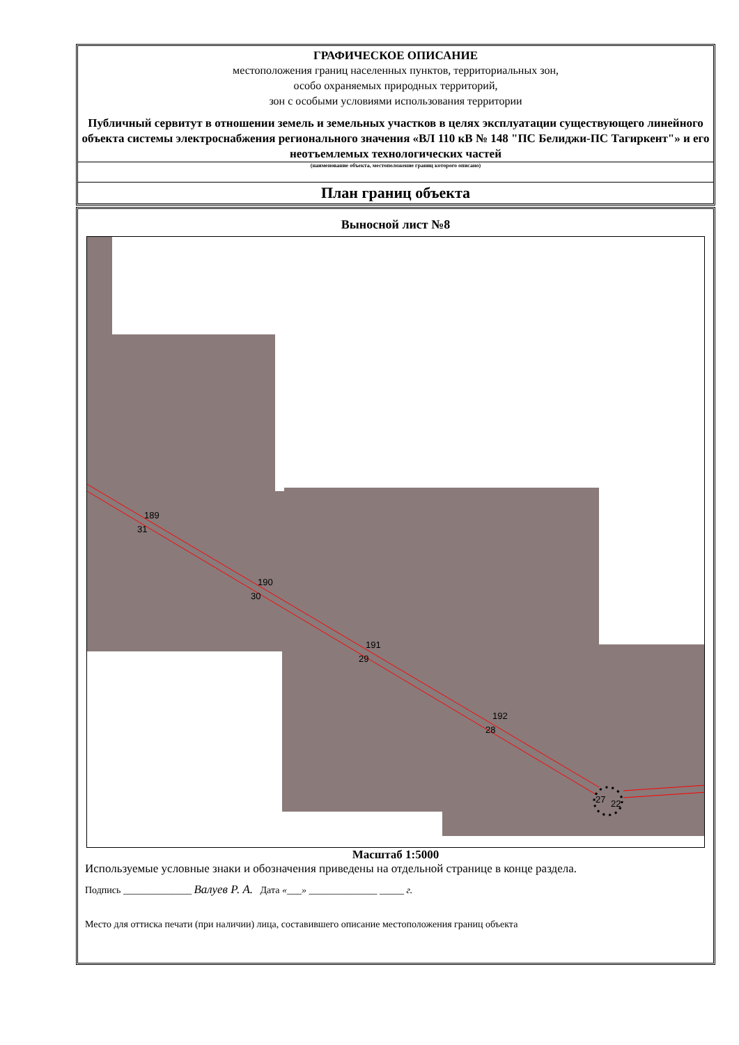ГРАФИЧЕСКОЕ ОПИСАНИЕ
местоположения границ населенных пунктов, территориальных зон,
особо охраняемых природных территорий,
зон с особыми условиями использования территории
Публичный сервитут в отношении земель и земельных участков в целях эксплуатации существующего линейного объекта системы электроснабжения регионального значения «ВЛ 110 кВ № 148 "ПС Белиджи-ПС Тагиркент"» и его неотъемлемых технологических частей
(наименование объекта, местоположение границ которого описано)
План границ объекта
Выносной лист №8
189
31
190
30
191
29
192
28
27 22
Масштаб 1:5000
Используемые условные знаки и обозначения приведены на отдельной странице в конце раздела.
Подпись ______________ Валуев Р. А. Дата «___» ______________ _____ г.
Место для оттиска печати (при наличии) лица, составившего описание местоположения границ объекта